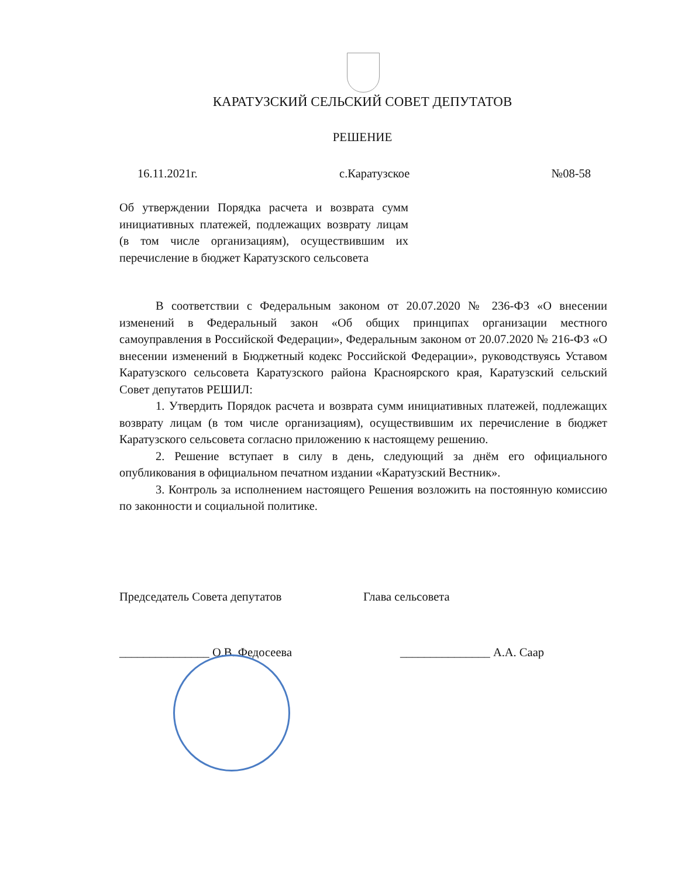КАРАТУЗСКИЙ СЕЛЬСКИЙ СОВЕТ ДЕПУТАТОВ
РЕШЕНИЕ
16.11.2021г. с.Каратузское №08-58
Об утверждении Порядка расчета и возврата сумм инициативных платежей, подлежащих возврату лицам (в том числе организациям), осуществившим их перечисление в бюджет Каратузского сельсовета
В соответствии с Федеральным законом от 20.07.2020 № 236-ФЗ «О внесении изменений в Федеральный закон «Об общих принципах организации местного самоуправления в Российской Федерации», Федеральным законом от 20.07.2020 № 216-ФЗ «О внесении изменений в Бюджетный кодекс Российской Федерации», руководствуясь Уставом Каратузского сельсовета Каратузского района Красноярского края, Каратузский сельский Совет депутатов РЕШИЛ:
1. Утвердить Порядок расчета и возврата сумм инициативных платежей, подлежащих возврату лицам (в том числе организациям), осуществившим их перечисление в бюджет Каратузского сельсовета согласно приложению к настоящему решению.
2. Решение вступает в силу в день, следующий за днём его официального опубликования в официальном печатном издании «Каратузский Вестник».
3. Контроль за исполнением настоящего Решения возложить на постоянную комиссию по законности и социальной политике.
Председатель Совета депутатов Глава сельсовета
_______________ О.В. Федосеева _______________ А.А. Саар